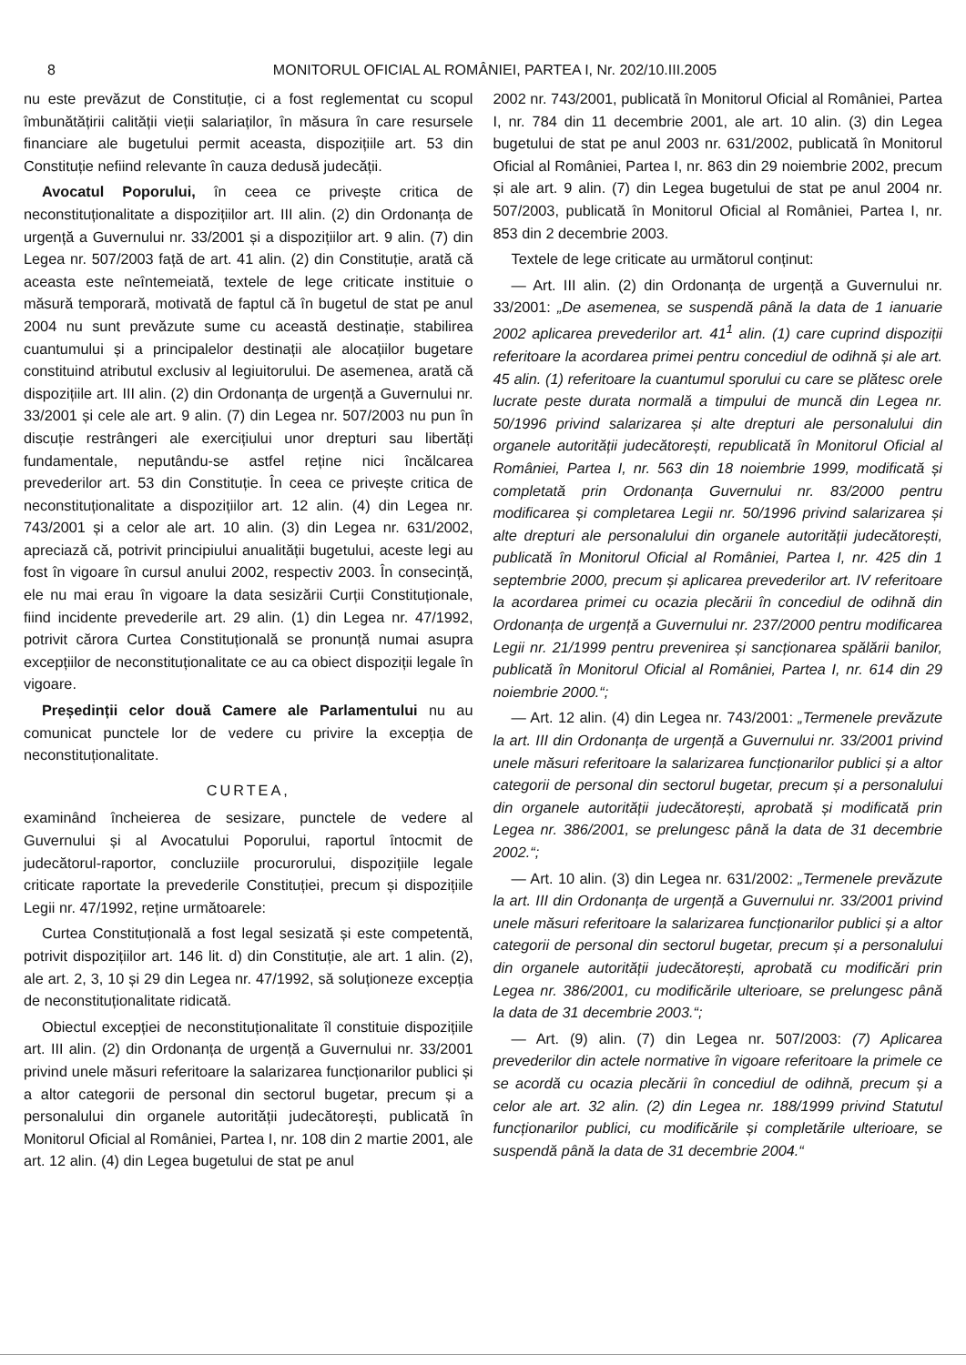8 MONITORUL OFICIAL AL ROMÂNIEI, PARTEA I, Nr. 202/10.III.2005
nu este prevăzut de Constituție, ci a fost reglementat cu scopul îmbunătățirii calității vieții salariaților, în măsura în care resursele financiare ale bugetului permit aceasta, dispozițiile art. 53 din Constituție nefiind relevante în cauza dedusă judecății.
Avocatul Poporului, în ceea ce privește critica de neconstituționalitate a dispozițiilor art. III alin. (2) din Ordonanța de urgență a Guvernului nr. 33/2001 și a dispozițiilor art. 9 alin. (7) din Legea nr. 507/2003 față de art. 41 alin. (2) din Constituție, arată că aceasta este neîntemeiată, textele de lege criticate instituie o măsură temporară, motivată de faptul că în bugetul de stat pe anul 2004 nu sunt prevăzute sume cu această destinație, stabilirea cuantumului și a principalelor destinații ale alocațiilor bugetare constituind atributul exclusiv al legiuitorului. De asemenea, arată că dispozițiile art. III alin. (2) din Ordonanța de urgență a Guvernului nr. 33/2001 și cele ale art. 9 alin. (7) din Legea nr. 507/2003 nu pun în discuție restrângeri ale exercițiului unor drepturi sau libertăți fundamentale, neputându-se astfel reține nici încălcarea prevederilor art. 53 din Constituție. În ceea ce privește critica de neconstituționalitate a dispozițiilor art. 12 alin. (4) din Legea nr. 743/2001 și a celor ale art. 10 alin. (3) din Legea nr. 631/2002, apreciază că, potrivit principiului anualității bugetului, aceste legi au fost în vigoare în cursul anului 2002, respectiv 2003. În consecință, ele nu mai erau în vigoare la data sesizării Curții Constituționale, fiind incidente prevederile art. 29 alin. (1) din Legea nr. 47/1992, potrivit cărora Curtea Constituțională se pronunță numai asupra excepțiilor de neconstituționalitate ce au ca obiect dispoziții legale în vigoare.
Președinții celor două Camere ale Parlamentului nu au comunicat punctele lor de vedere cu privire la excepția de neconstituționalitate.
CURTEA,
examinând încheierea de sesizare, punctele de vedere al Guvernului și al Avocatului Poporului, raportul întocmit de judecătorul-raportor, concluziile procurorului, dispozițiile legale criticate raportate la prevederile Constituției, precum și dispozițiile Legii nr. 47/1992, reține următoarele:
Curtea Constituțională a fost legal sesizată și este competentă, potrivit dispozițiilor art. 146 lit. d) din Constituție, ale art. 1 alin. (2), ale art. 2, 3, 10 și 29 din Legea nr. 47/1992, să soluționeze excepția de neconstituționalitate ridicată.
Obiectul excepției de neconstituționalitate îl constituie dispozițiile art. III alin. (2) din Ordonanța de urgență a Guvernului nr. 33/2001 privind unele măsuri referitoare la salarizarea funcționarilor publici și a altor categorii de personal din sectorul bugetar, precum și a personalului din organele autorității judecătorești, publicată în Monitorul Oficial al României, Partea I, nr. 108 din 2 martie 2001, ale art. 12 alin. (4) din Legea bugetului de stat pe anul
2002 nr. 743/2001, publicată în Monitorul Oficial al României, Partea I, nr. 784 din 11 decembrie 2001, ale art. 10 alin. (3) din Legea bugetului de stat pe anul 2003 nr. 631/2002, publicată în Monitorul Oficial al României, Partea I, nr. 863 din 29 noiembrie 2002, precum și ale art. 9 alin. (7) din Legea bugetului de stat pe anul 2004 nr. 507/2003, publicată în Monitorul Oficial al României, Partea I, nr. 853 din 2 decembrie 2003.
Textele de lege criticate au următorul conținut:
— Art. III alin. (2) din Ordonanța de urgență a Guvernului nr. 33/2001: „De asemenea, se suspendă până la data de 1 ianuarie 2002 aplicarea prevederilor art. 41<sup>1</sup> alin. (1) care cuprind dispoziții referitoare la acordarea primei pentru concediul de odihnă și ale art. 45 alin. (1) referitoare la cuantumul sporului cu care se plătesc orele lucrate peste durata normală a timpului de muncă din Legea nr. 50/1996 privind salarizarea și alte drepturi ale personalului din organele autorității judecătorești, republicată în Monitorul Oficial al României, Partea I, nr. 563 din 18 noiembrie 1999, modificată și completată prin Ordonanța Guvernului nr. 83/2000 pentru modificarea și completarea Legii nr. 50/1996 privind salarizarea și alte drepturi ale personalului din organele autorității judecătorești, publicată în Monitorul Oficial al României, Partea I, nr. 425 din 1 septembrie 2000, precum și aplicarea prevederilor art. IV referitoare la acordarea primei cu ocazia plecării în concediul de odihnă din Ordonanța de urgență a Guvernului nr. 237/2000 pentru modificarea Legii nr. 21/1999 pentru prevenirea și sancționarea spălării banilor, publicată în Monitorul Oficial al României, Partea I, nr. 614 din 29 noiembrie 2000.“;
— Art. 12 alin. (4) din Legea nr. 743/2001: „Termenele prevăzute la art. III din Ordonanța de urgență a Guvernului nr. 33/2001 privind unele măsuri referitoare la salarizarea funcționarilor publici și a altor categorii de personal din sectorul bugetar, precum și a personalului din organele autorității judecătorești, aprobată și modificată prin Legea nr. 386/2001, se prelungesc până la data de 31 decembrie 2002.“;
— Art. 10 alin. (3) din Legea nr. 631/2002: „Termenele prevăzute la art. III din Ordonanța de urgență a Guvernului nr. 33/2001 privind unele măsuri referitoare la salarizarea funcționarilor publici și a altor categorii de personal din sectorul bugetar, precum și a personalului din organele autorității judecătorești, aprobată cu modificări prin Legea nr. 386/2001, cu modificările ulterioare, se prelungesc până la data de 31 decembrie 2003.“;
— Art. (9) alin. (7) din Legea nr. 507/2003: (7) Aplicarea prevederilor din actele normative în vigoare referitoare la primele ce se acordă cu ocazia plecării în concediul de odihnă, precum și a celor ale art. 32 alin. (2) din Legea nr. 188/1999 privind Statutul funcționarilor publici, cu modificările și completările ulterioare, se suspendă până la data de 31 decembrie 2004.“